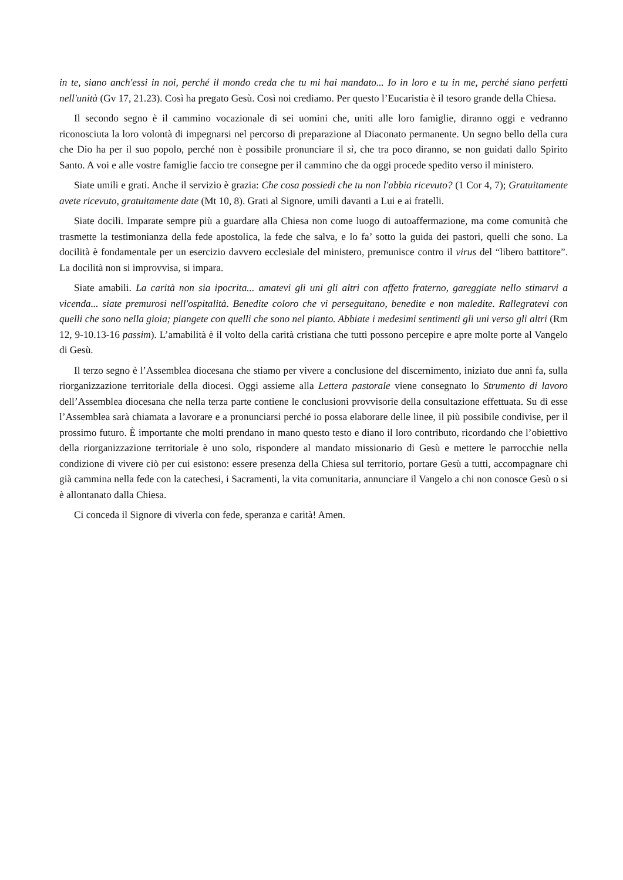in te, siano anch'essi in noi, perché il mondo creda che tu mi hai mandato... Io in loro e tu in me, perché siano perfetti nell'unità (Gv 17, 21.23). Così ha pregato Gesù. Così noi crediamo. Per questo l’Eucaristia è il tesoro grande della Chiesa.
Il secondo segno è il cammino vocazionale di sei uomini che, uniti alle loro famiglie, diranno oggi e vedranno riconosciuta la loro volontà di impegnarsi nel percorso di preparazione al Diaconato permanente. Un segno bello della cura che Dio ha per il suo popolo, perché non è possibile pronunciare il sì, che tra poco diranno, se non guidati dallo Spirito Santo. A voi e alle vostre famiglie faccio tre consegne per il cammino che da oggi procede spedito verso il ministero.
Siate umili e grati. Anche il servizio è grazia: Che cosa possiedi che tu non l'abbia ricevuto? (1 Cor 4, 7); Gratuitamente avete ricevuto, gratuitamente date (Mt 10, 8). Grati al Signore, umili davanti a Lui e ai fratelli.
Siate docili. Imparate sempre più a guardare alla Chiesa non come luogo di autoaffermazione, ma come comunità che trasmette la testimonianza della fede apostolica, la fede che salva, e lo fa’ sotto la guida dei pastori, quelli che sono. La docilità è fondamentale per un esercizio davvero ecclesiale del ministero, premunisce contro il virus del “libero battitore”. La docilità non si improvvisa, si impara.
Siate amabili. La carità non sia ipocrita... amatevi gli uni gli altri con affetto fraterno, gareggiate nello stimarvi a vicenda... siate premurosi nell'ospitalità. Benedite coloro che vi perseguitano, benedite e non maledite. Rallegratevi con quelli che sono nella gioia; piangete con quelli che sono nel pianto. Abbiate i medesimi sentimenti gli uni verso gli altri (Rm 12, 9-10.13-16 passim). L’amabilità è il volto della carità cristiana che tutti possono percepire e apre molte porte al Vangelo di Gesù.
Il terzo segno è l’Assemblea diocesana che stiamo per vivere a conclusione del discernimento, iniziato due anni fa, sulla riorganizzazione territoriale della diocesi. Oggi assieme alla Lettera pastorale viene consegnato lo Strumento di lavoro dell’Assemblea diocesana che nella terza parte contiene le conclusioni provvisorie della consultazione effettuata. Su di esse l’Assemblea sarà chiamata a lavorare e a pronunciarsi perché io possa elaborare delle linee, il più possibile condivise, per il prossimo futuro. È importante che molti prendano in mano questo testo e diano il loro contributo, ricordando che l’obiettivo della riorganizzazione territoriale è uno solo, rispondere al mandato missionario di Gesù e mettere le parrocchie nella condizione di vivere ciò per cui esistono: essere presenza della Chiesa sul territorio, portare Gesù a tutti, accompagnare chi già cammina nella fede con la catechesi, i Sacramenti, la vita comunitaria, annunciare il Vangelo a chi non conosce Gesù o si è allontanato dalla Chiesa.
Ci conceda il Signore di viverla con fede, speranza e carità! Amen.